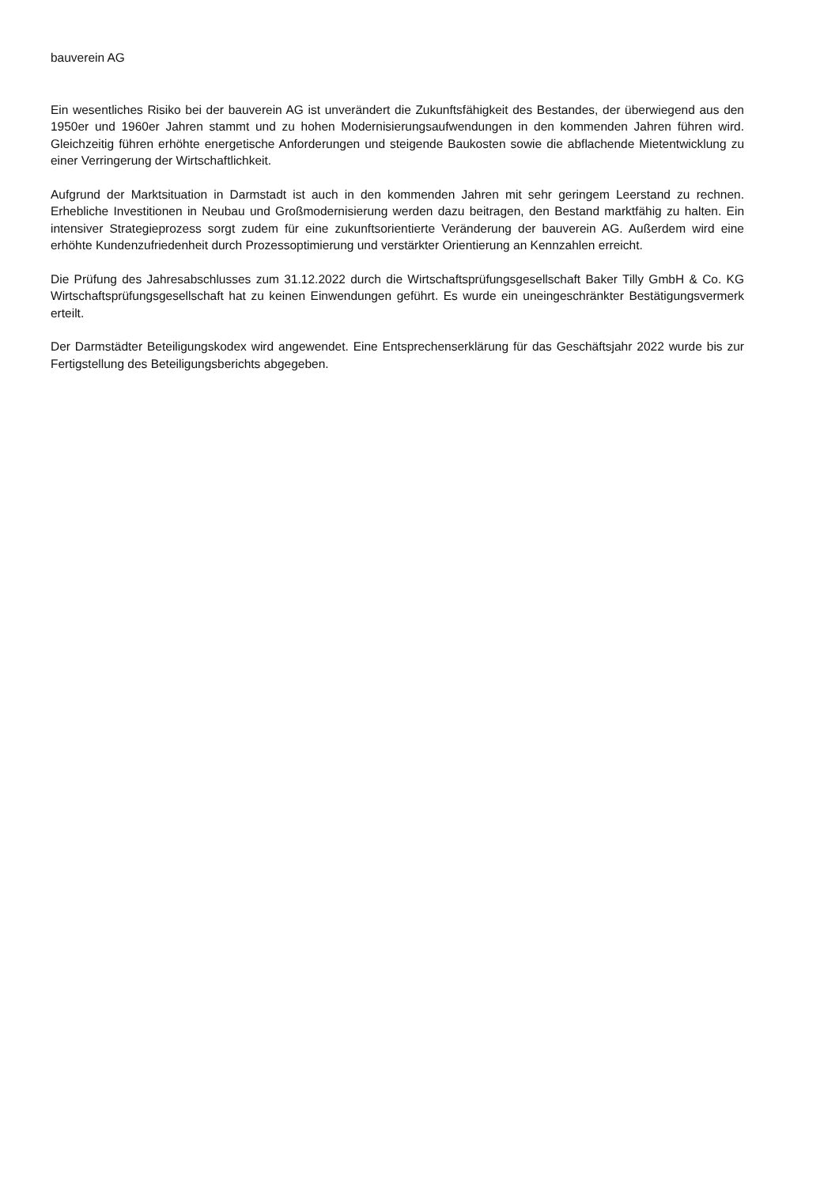bauverein AG
Ein wesentliches Risiko bei der bauverein AG ist unverändert die Zukunftsfähigkeit des Bestandes, der überwiegend aus den 1950er und 1960er Jahren stammt und zu hohen Modernisierungsaufwendungen in den kommenden Jahren führen wird. Gleichzeitig führen erhöhte energetische Anforderungen und steigende Baukosten sowie die abflachende Mietentwicklung zu einer Verringerung der Wirtschaftlichkeit.
Aufgrund der Marktsituation in Darmstadt ist auch in den kommenden Jahren mit sehr geringem Leerstand zu rechnen. Erhebliche Investitionen in Neubau und Großmodernisierung werden dazu beitragen, den Bestand marktfähig zu halten. Ein intensiver Strategieprozess sorgt zudem für eine zukunftsorientierte Veränderung der bauverein AG. Außerdem wird eine erhöhte Kundenzufriedenheit durch Prozessoptimierung und verstärkter Orientierung an Kennzahlen erreicht.
Die Prüfung des Jahresabschlusses zum 31.12.2022 durch die Wirtschaftsprüfungsgesellschaft Baker Tilly GmbH & Co. KG Wirtschaftsprüfungsgesellschaft hat zu keinen Einwendungen geführt. Es wurde ein uneingeschränkter Bestätigungsvermerk erteilt.
Der Darmstädter Beteiligungskodex wird angewendet. Eine Entsprechenserklärung für das Geschäftsjahr 2022 wurde bis zur Fertigstellung des Beteiligungsberichts abgegeben.